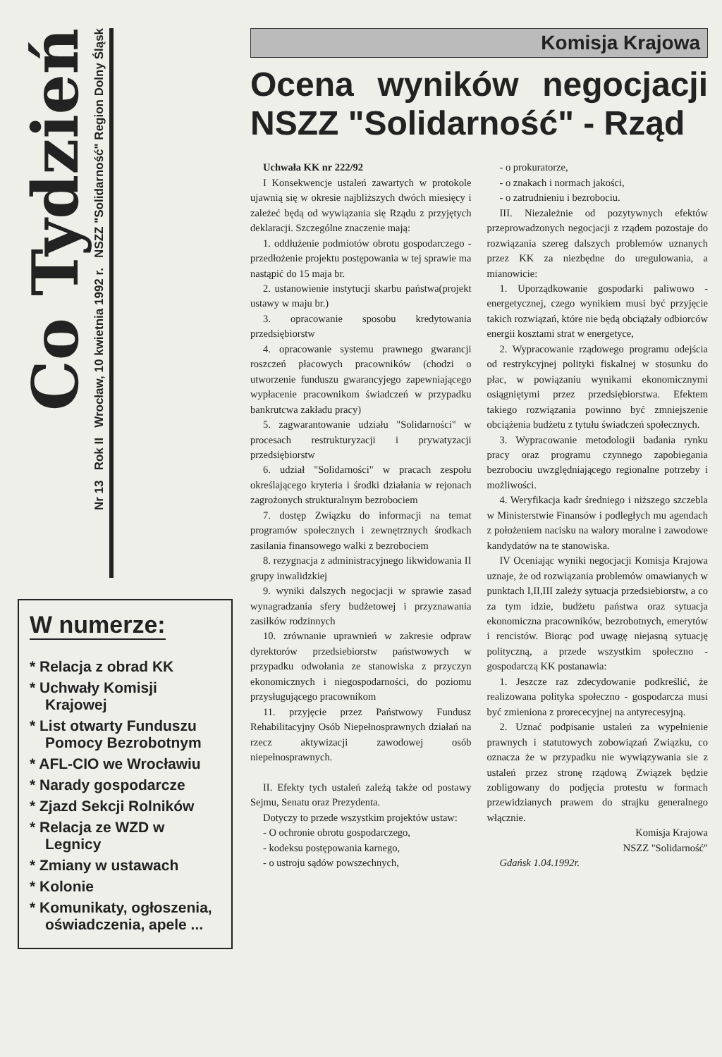Co Tydzień
Nr 13 Rok II Wrocław, 10 kwietnia 1992 r. NSZZ "Solidarność" Region Dolny Śląsk
W numerze:
* Relacja z obrad KK
* Uchwały Komisji Krajowej
* List otwarty Funduszu Pomocy Bezrobotnym
* AFL-CIO we Wrocławiu
* Narady gospodarcze
* Zjazd Sekcji Rolników
* Relacja ze WZD w Legnicy
* Zmiany w ustawach
* Kolonie
* Komunikaty, ogłoszenia, oświadczenia, apele ...
Komisja Krajowa
Ocena wyników negocjacji NSZZ "Solidarność" - Rząd
Uchwała KK nr 222/92
I Konsekwencje ustaleń zawartych w protokole ujawnią się w okresie najbliższych dwóch miesięcy i zależeć będą od wywiązania się Rządu z przyjętych deklaracji. Szczególne znaczenie mają:
1. oddłużenie podmiotów obrotu gospodarczego - przedłożenie projektu postępowania w tej sprawie ma nastąpić do 15 maja br.
2. ustanowienie instytucji skarbu państwa(projekt ustawy w maju br.)
3. opracowanie sposobu kredytowania przedsiębiorstw
4. opracowanie systemu prawnego gwarancji roszczeń płacowych pracowników (chodzi o utworzenie funduszu gwarancyjego zapewniającego wypłacenie pracownikom świadczeń w przypadku bankrutcwa zakładu pracy)
5. zagwarantowanie udziału "Solidarności" w procesach restrukturyzacji i prywatyzacji przedsiębiorstw
6. udział "Solidarności" w pracach zespołu określającego kryteria i środki działania w rejonach zagrożonych strukturalnym bezrobociem
7. dostęp Związku do informacji na temat programów społecznych i zewnętrznych środkach zasilania finansowego walki z bezrobociem
8. rezygnacja z administracyjnego likwidowania II grupy inwalidzkiej
9. wyniki dalszych negocjacji w sprawie zasad wynagradzania sfery budżetowej i przyznawania zasiłków rodzinnych
10. zrównanie uprawnień w zakresie odpraw dyrektorów przedsiebiorstw państwowych w przypadku odwołania ze stanowiska z przyczyn ekonomicznych i niegospodarności, do poziomu przysługującego pracownikom
11. przyjęcie przez Państwowy Fundusz Rehabilitacyjny Osób Niepełnosprawnych działań na rzecz aktywizacji zawodowej osób niepełnosprawnych.
II. Efekty tych ustaleń zależą także od postawy Sejmu, Senatu oraz Prezydenta.
Dotyczy to przede wszystkim projektów ustaw:
- O ochronie obrotu gospodarczego,
- kodeksu postępowania karnego,
- o ustroju sądów powszechnych,
- o prokuratorze,
- o znakach i normach jakości,
- o zatrudnieniu i bezrobociu.
III. Niezależnie od pozytywnych efektów przeprowadzonych negocjacji z rządem pozostaje do rozwiązania szereg dalszych problemów uznanych przez KK za niezbędne do uregulowania, a mianowicie:
1. Uporządkowanie gospodarki paliwowo - energetycznej, czego wynikiem musi być przyjęcie takich rozwiązań, które nie będą obciążały odbiorców energii kosztami strat w energetyce,
2. Wypracowanie rządowego programu odejścia od restrykcyjnej polityki fiskalnej w stosunku do płac, w powiązaniu wynikami ekonomicznymi osiągniętymi przez przedsiębiorstwa. Efektem takiego rozwiązania powinno być zmniejszenie obciążenia budżetu z tytułu świadczeń społecznych.
3. Wypracowanie metodologii badania rynku pracy oraz programu czynnego zapobiegania bezrobociu uwzględniającego regionalne potrzeby i możliwości.
4. Weryfikacja kadr średniego i niższego szczebla w Ministerstwie Finansów i podległych mu agendach z położeniem nacisku na walory moralne i zawodowe kandydatów na te stanowiska.
IV Oceniając wyniki negocjacji Komisja Krajowa uznaje, że od rozwiązania problemów omawianych w punktach I,II,III zależy sytuacja przedsiebiorstw, a co za tym idzie, budżetu państwa oraz sytuacja ekonomiczna pracowników, bezrobotnych, emerytów i rencistów. Biorąc pod uwagę niejasną sytuację polityczną, a przede wszystkim społeczno - gospodarczą KK postanawia:
1. Jeszcze raz zdecydowanie podkreślić, że realizowana polityka społeczno - gospodarcza musi być zmieniona z proreceсyjnej na antyrecesyjną.
2. Uznać podpisanie ustaleń za wypełnienie prawnych i statutowych zobowiązań Związku, co oznacza że w przypadku nie wywiązywania sie z ustaleń przez stronę rządową Związek będzie zobligowany do podjęcia protestu w formach przewidzianych prawem do strajku generalnego włącznie.
Komisja Krajowa
NSZZ "Solidarność"
Gdańsk 1.04.1992r.